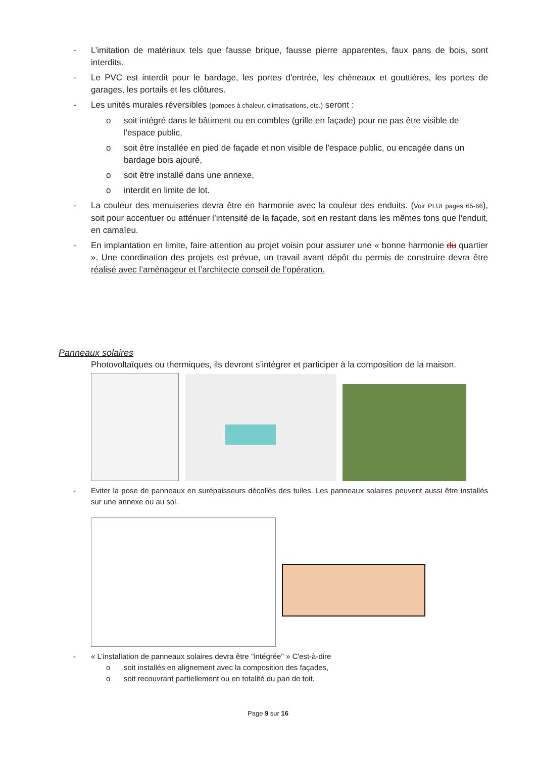- L’imitation de matériaux tels que fausse brique, fausse pierre apparentes, faux pans de bois, sont interdits.
- Le PVC est interdit pour le bardage, les portes d'entrée, les chéneaux et gouttières, les portes de garages, les portails et les clôtures.
- Les unités murales réversibles (pompes à chaleur, climatisations, etc.) seront :
o soit intégré dans le bâtiment ou en combles (grille en façade) pour ne pas être visible de l'espace public,
o soit être installée en pied de façade et non visible de l'espace public, ou encagée dans un bardage bois ajouré,
o soit être installé dans une annexe,
o interdit en limite de lot.
- La couleur des menuiseries devra être en harmonie avec la couleur des enduits. (Voir PLUI pages 65-66), soit pour accentuer ou atténuer l’intensité de la façade, soit en restant dans les mêmes tons que l'enduit, en camaïeu.
- En implantation en limite, faire attention au projet voisin pour assurer une « bonne harmonie du quartier ». Une coordination des projets est prévue, un travail avant dépôt du permis de construire devra être réalisé avec l’aménageur et l’architecte conseil de l’opération.
Panneaux solaires
Photovoltaïques ou thermiques, ils devront s’intégrer et participer à la composition de la maison.
- Eviter la pose de panneaux en surépaisseurs décollés des tuiles. Les panneaux solaires peuvent aussi être installés sur une annexe ou au sol.
- « L’installation de panneaux solaires devra être "intégrée" » C'est-à-dire
o soit installés en alignement avec la composition des façades,
o soit recouvrant partiellement ou en totalité du pan de toit.
Page 9 sur 16